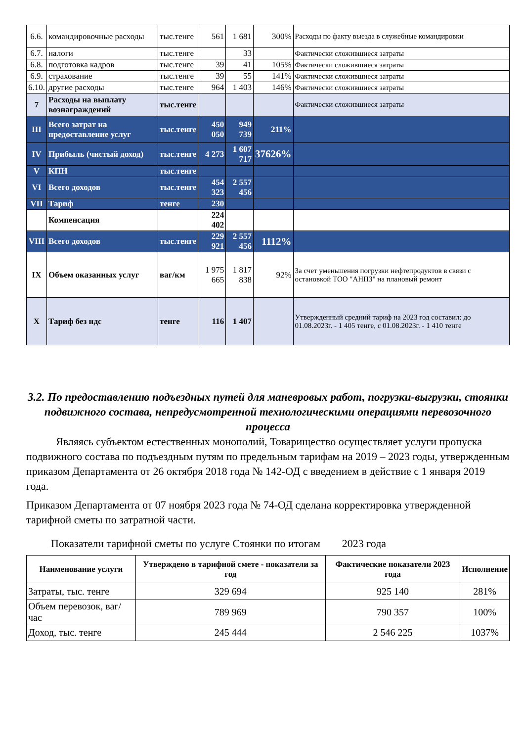| 6.6. | командировочные расходы | тыс.тенге | 561 | 1 681 | 300% | Расходы по факту выезда в служебные командировки |
| 6.7. | налоги | тыс.тенге | | 33 | | Фактически сложившиеся затраты |
| 6.8. | подготовка кадров | тыс.тенге | 39 | 41 | 105% | Фактически сложившиеся затраты |
| 6.9. | страхование | тыс.тенге | 39 | 55 | 141% | Фактически сложившиеся затраты |
| 6.10. | другие расходы | тыс.тенге | 964 | 1 403 | 146% | Фактически сложившиеся затраты |
| 7 | Расходы на выплату вознаграждений | тыс.тенге | | | | Фактически сложившиеся затраты |
| III | Всего затрат на предоставление услуг | тыс.тенге | 450 050 | 949 739 | 211% | |
| IV | Прибыль (чистый доход) | тыс.тенге | 4 273 | 1 607 717 | 37626% | |
| V | КПН | тыс.тенге | | | | |
| VI | Всего доходов | тыс.тенге | 454 323 | 2 557 456 | | |
| VII | Тариф | тенге | 230 | | | |
| | Компенсация | | 224 402 | | | |
| VIII | Всего доходов | тыс.тенге | 229 921 | 2 557 456 | 1112% | |
| IX | Объем оказанных услуг | ваг/км | 1 975 665 | 1 817 838 | 92% | За счет уменьшения погрузки нефтепродуктов в связи с остановкой ТОО "АНПЗ" на плановый ремонт |
| X | Тариф без ндс | тенге | 116 | 1 407 | | Утвержденный средний тариф на 2023 год составил: до 01.08.2023г. - 1 405 тенге, с 01.08.2023г. - 1 410 тенге |
3.2. По предоставлению подъездных путей для маневровых работ, погрузки-выгрузки, стоянки подвижного состава, непредусмотренной технологическими операциями перевозочного процесса
Являясь субъектом естественных монополий, Товарищество осуществляет услуги пропуска подвижного состава по подъездным путям по предельным тарифам на 2019 – 2023 годы, утвержденным приказом Департамента от 26 октября 2018 года № 142-ОД с введением в действие с 1 января 2019 года.
Приказом Департамента от 07 ноября 2023 года № 74-ОД сделана корректировка утвержденной тарифной сметы по затратной части.
Показатели тарифной сметы по услуге Стоянки по итогам 2023 года
| Наименование услуги | Утверждено в тарифной смете - показатели за год | Фактические показатели 2023 года | Исполнение |
| --- | --- | --- | --- |
| Затраты, тыс. тенге | 329 694 | 925 140 | 281% |
| Объем перевозок, ваг/час | 789 969 | 790 357 | 100% |
| Доход, тыс. тенге | 245 444 | 2 546 225 | 1037% |